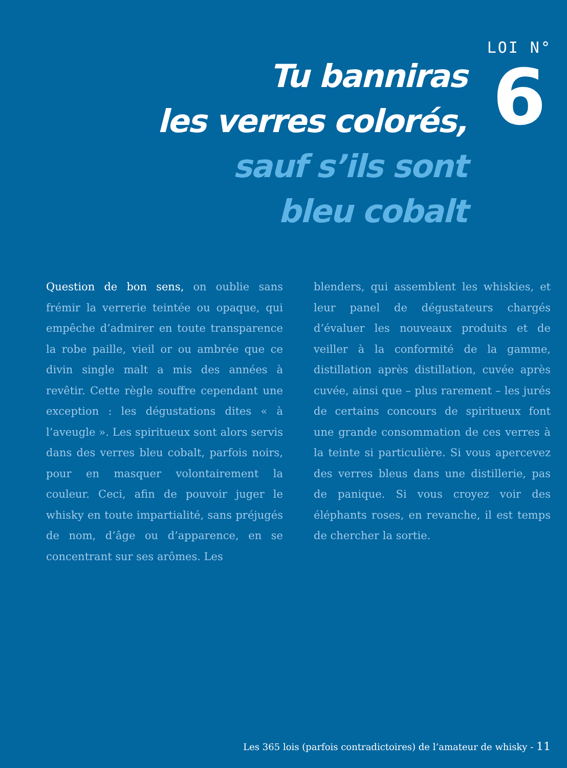Tu banniras
les verres colorés,
sauf s’ils sont
bleu cobalt
LOI N°
6
Question de bon sens, on oublie sans frémir la verrerie teintée ou opaque, qui empêche d’admirer en toute transparence la robe paille, vieil or ou ambrée que ce divin single malt a mis des années à revêtir. Cette règle souffre cependant une exception : les dégustations dites « à l’aveugle ». Les spiritueux sont alors servis dans des verres bleu cobalt, parfois noirs, pour en masquer volontairement la couleur. Ceci, afin de pouvoir juger le whisky en toute impartialité, sans préjugés de nom, d’âge ou d’apparence, en se concentrant sur ses arômes. Les
blenders, qui assemblent les whiskies, et leur panel de dégustateurs chargés d’évaluer les nouveaux produits et de veiller à la conformité de la gamme, distillation après distillation, cuvée après cuvée, ainsi que – plus rarement – les jurés de certains concours de spiritueux font une grande consommation de ces verres à la teinte si particulière. Si vous apercevez des verres bleus dans une distillerie, pas de panique. Si vous croyez voir des éléphants roses, en revanche, il est temps de chercher la sortie.
Les 365 lois (parfois contradictoires) de l’amateur de whisky - 11